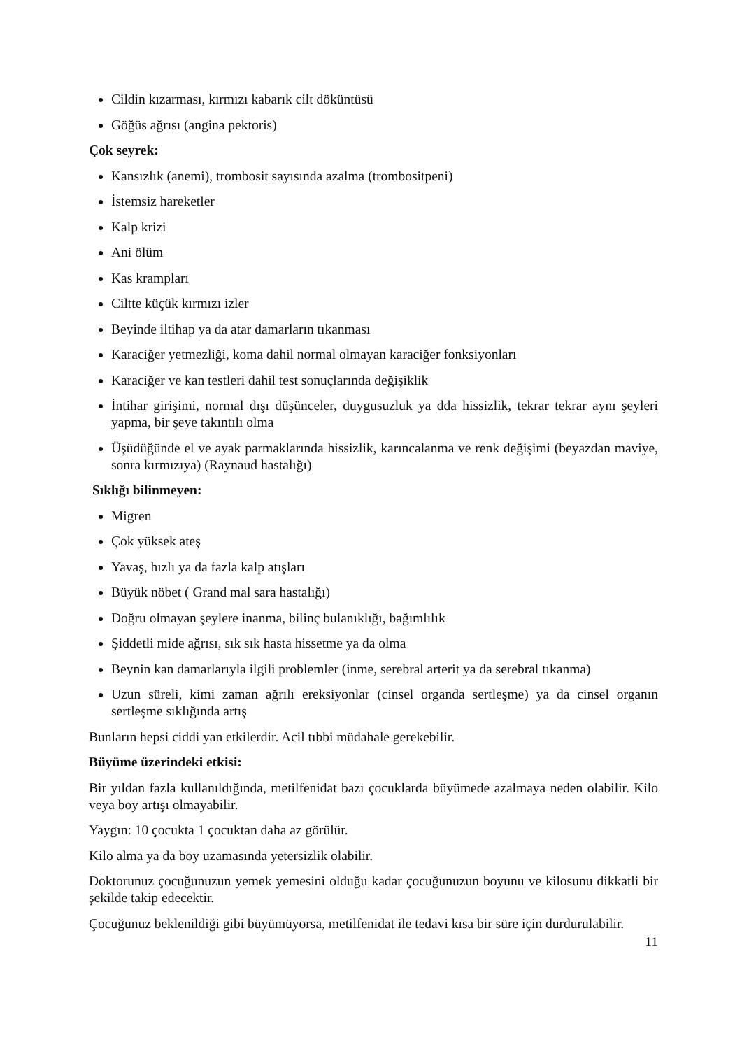Cildin kızarması, kırmızı kabarık cilt döküntüsü
Göğüs ağrısı (angina pektoris)
Çok seyrek:
Kansızlık (anemi), trombosit sayısında azalma (trombositpeni)
İstemsiz hareketler
Kalp krizi
Ani ölüm
Kas krampları
Ciltte küçük kırmızı izler
Beyinde iltihap ya da atar damarların tıkanması
Karaciğer yetmezliği, koma dahil normal olmayan karaciğer fonksiyonları
Karaciğer ve kan testleri dahil test sonuçlarında değişiklik
İntihar girişimi, normal dışı düşünceler, duygusuzluk ya dda hissizlik, tekrar tekrar aynı şeyleri yapma, bir şeye takıntılı olma
Üşüdüğünde el ve ayak parmaklarında hissizlik, karıncalanma ve renk değişimi (beyazdan maviye, sonra kırmızıya) (Raynaud hastalığı)
Sıklığı bilinmeyen:
Migren
Çok yüksek ateş
Yavaş, hızlı ya da fazla kalp atışları
Büyük nöbet ( Grand mal sara hastalığı)
Doğru olmayan şeylere inanma, bilinç bulanıklığı, bağımlılık
Şiddetli mide ağrısı, sık sık hasta hissetme ya da olma
Beynin kan damarlarıyla ilgili problemler (inme, serebral arterit ya da serebral tıkanma)
Uzun süreli, kimi zaman ağrılı ereksiyonlar (cinsel organda sertleşme) ya da cinsel organın sertleşme sıklığında artış
Bunların hepsi ciddi yan etkilerdir. Acil tıbbi müdahale gerekebilir.
Büyüme üzerindeki etkisi:
Bir yıldan fazla kullanıldığında, metilfenidat bazı çocuklarda büyümede azalmaya neden olabilir. Kilo veya boy artışı olmayabilir.
Yaygın: 10 çocukta 1 çocuktan daha az görülür.
Kilo alma ya da boy uzamasında yetersizlik olabilir.
Doktorunuz çocuğunuzun yemek yemesini olduğu kadar çocuğunuzun boyunu ve kilosunu dikkatli bir şekilde takip edecektir.
Çocuğunuz beklenildiği gibi büyümüyorsa, metilfenidat ile tedavi kısa bir süre için durdurulabilir.
11